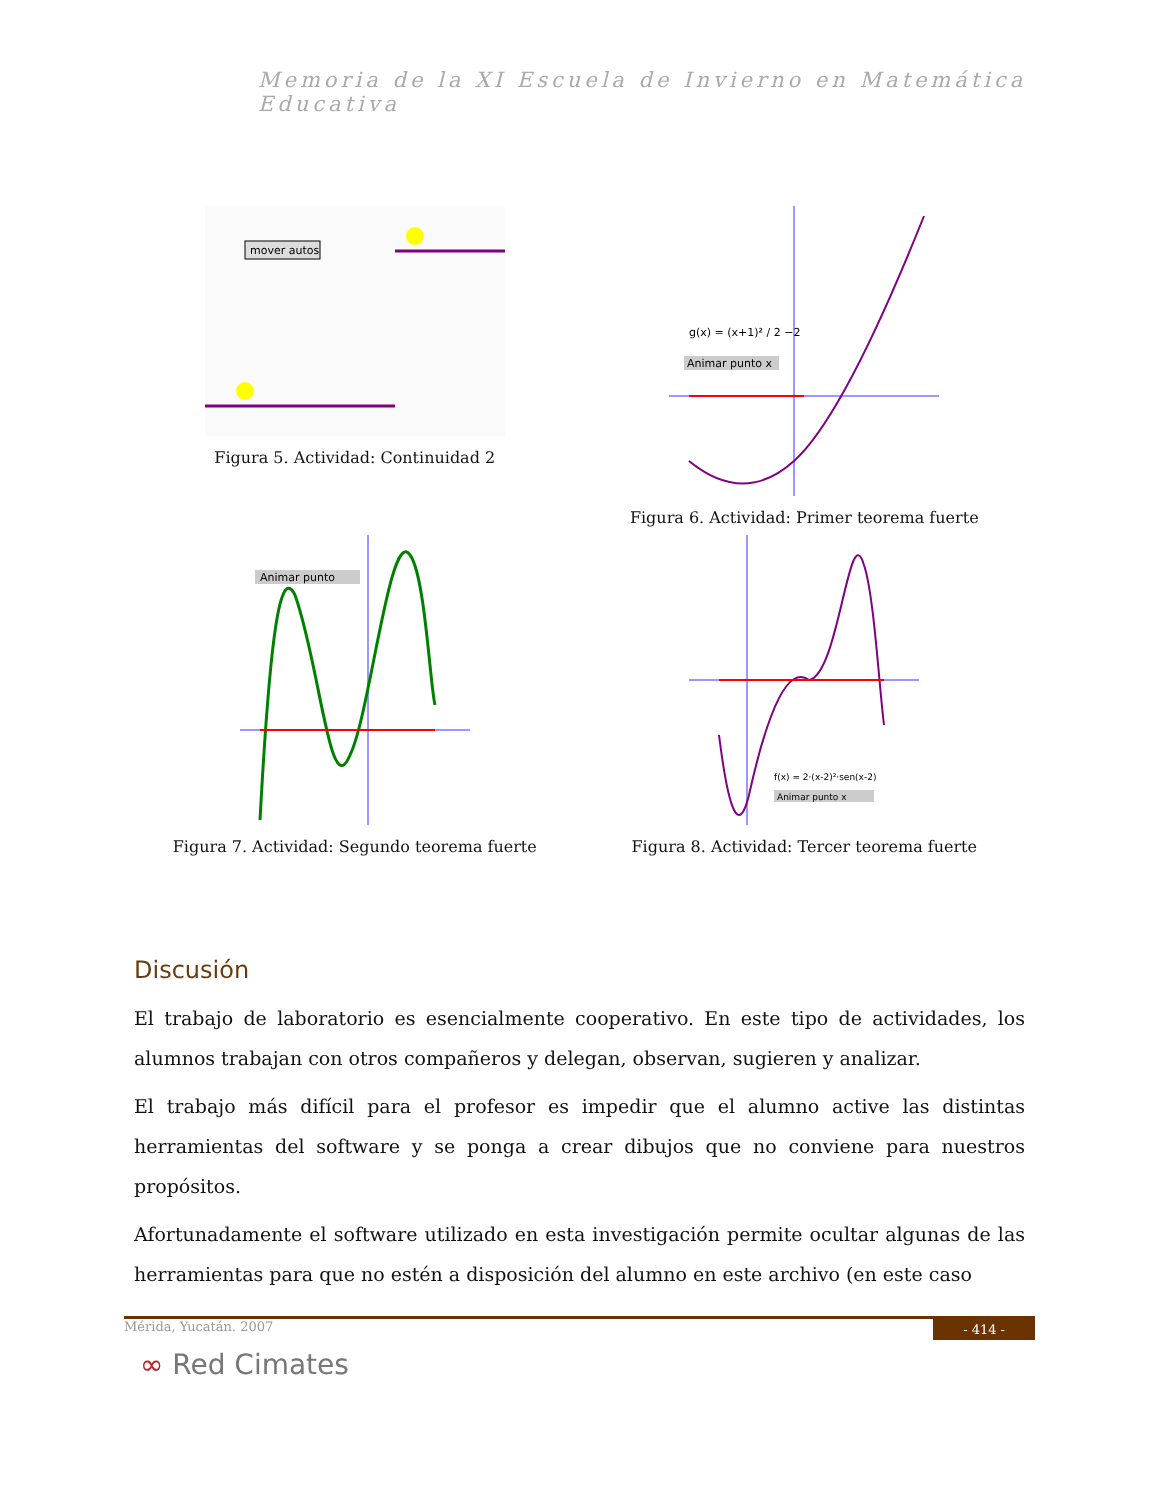Memoria de la XI Escuela de Invierno en Matemática Educativa
mover autos
Figura 5. Actividad: Continuidad 2
g(x) = (x+1)² / 2 −2
Animar punto x
Figura 6. Actividad: Primer teorema fuerte
Animar punto
Figura 7. Actividad: Segundo teorema fuerte
f(x) = 2·(x-2)²·sen(x-2)
Animar punto x
Figura 8. Actividad: Tercer teorema fuerte
Discusión
El trabajo de laboratorio es esencialmente cooperativo. En este tipo de actividades, los alumnos trabajan con otros compañeros y delegan, observan, sugieren y analizar.
El trabajo más difícil para el profesor es impedir que el alumno active las distintas herramientas del software y se ponga a crear dibujos que no conviene para nuestros propósitos.
Afortunadamente el software utilizado en esta investigación permite ocultar algunas de las herramientas para que no estén a disposición del alumno en este archivo (en este caso
Mérida, Yucatán. 2007 - 414 -
∞ Red Cimates